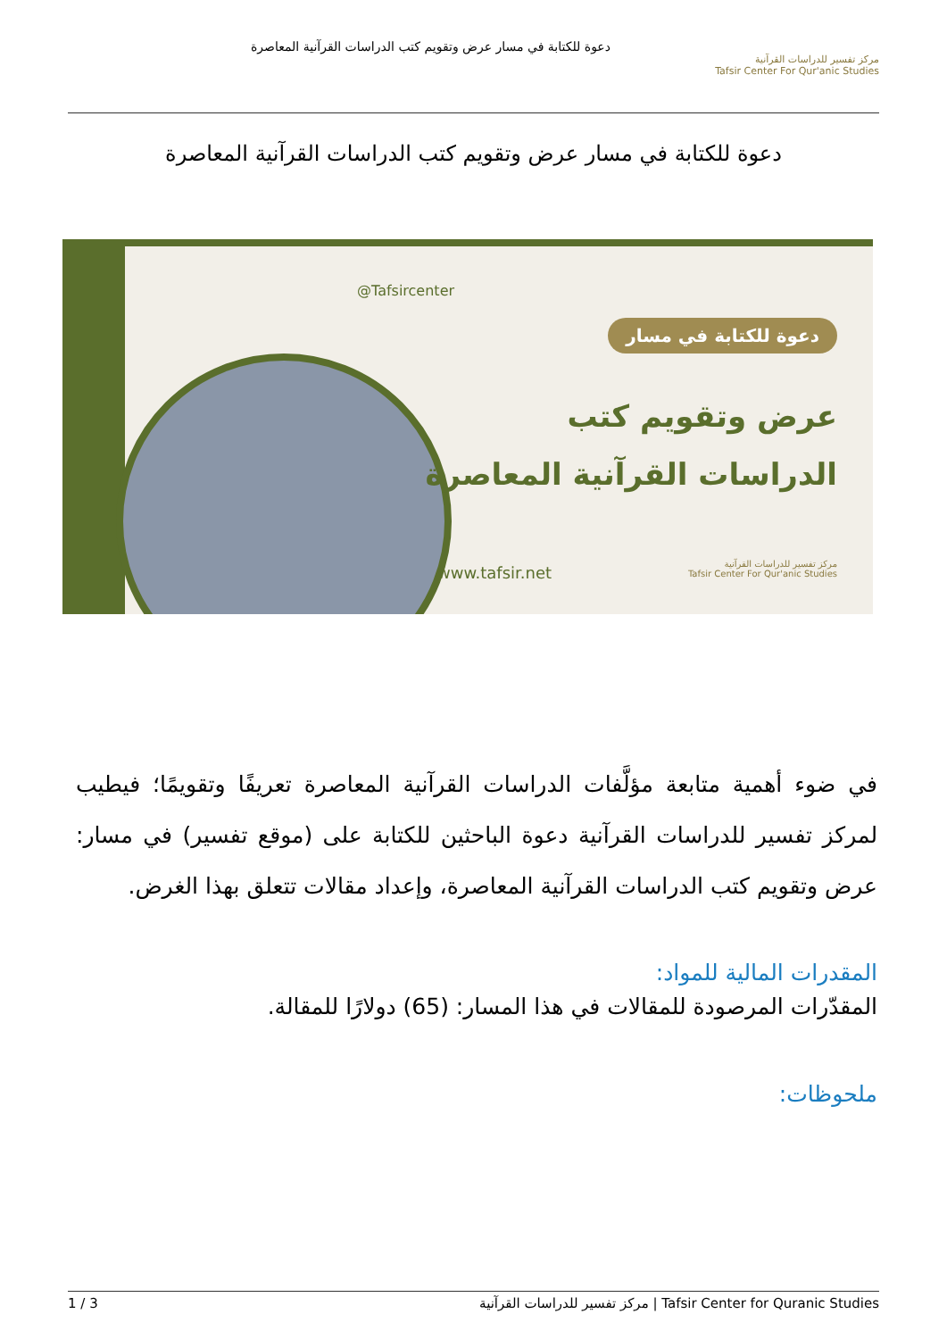مركز تفسير للدراسات القرآنية
Tafsir Center For Qur'anic Studies
دعوة للكتابة في مسار عرض وتقويم كتب الدراسات القرآنية المعاصرة
دعوة للكتابة في مسار عرض وتقويم كتب الدراسات القرآنية المعاصرة
@Tafsircenter
دعوة للكتابة في مسار
عرض وتقويم كتب
الدراسات القرآنية المعاصرة
www.tafsir.net
مركز تفسير للدراسات القرآنية
Tafsir Center For Qur'anic Studies
في ضوء أهمية متابعة مؤلَّفات الدراسات القرآنية المعاصرة تعريفًا وتقويمًا؛ فيطيب لمركز تفسير للدراسات القرآنية دعوة الباحثين للكتابة على (موقع تفسير) في مسار: عرض وتقويم كتب الدراسات القرآنية المعاصرة، وإعداد مقالات تتعلق بهذا الغرض.
المقدرات المالية للمواد:
المقدّرات المرصودة للمقالات في هذا المسار: (65) دولارًا للمقالة.
ملحوظات:
1 / 3 مركز تفسير للدراسات القرآنية | Tafsir Center for Quranic Studies